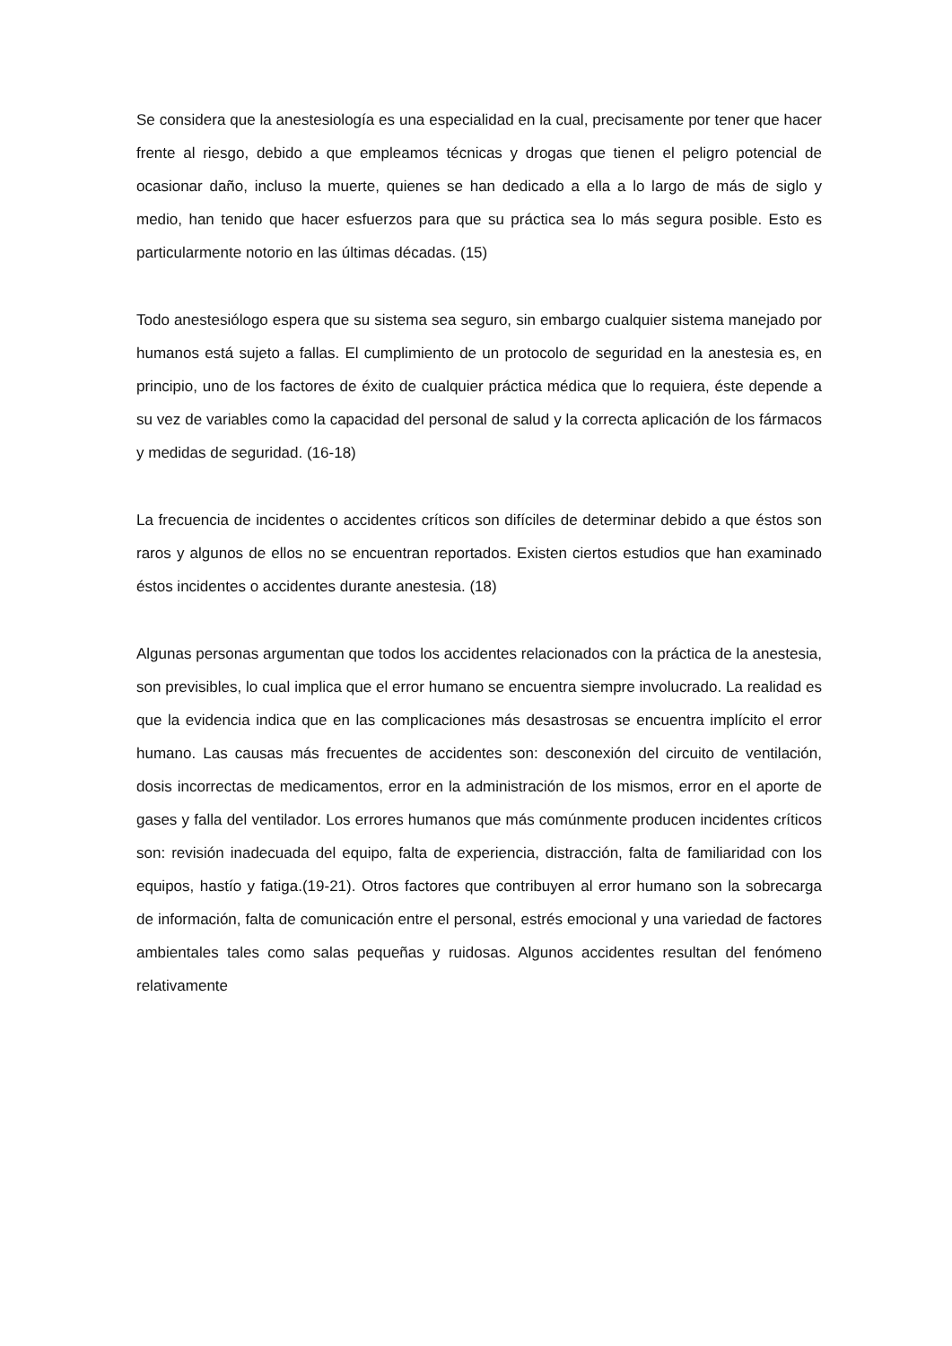Se considera que la anestesiología es una especialidad en la cual, precisamente por tener que hacer frente al riesgo, debido a que empleamos técnicas y drogas que tienen el peligro potencial de ocasionar daño, incluso la muerte, quienes se han dedicado a ella a lo largo de más de siglo y medio, han tenido que hacer esfuerzos para que su práctica sea lo más segura posible. Esto es particularmente notorio en las últimas décadas. (15)
Todo anestesiólogo espera que su sistema sea seguro, sin embargo cualquier sistema manejado por humanos está sujeto a fallas. El cumplimiento de un protocolo de seguridad en la anestesia es, en principio, uno de los factores de éxito de cualquier práctica médica que lo requiera, éste depende a su vez de variables como la capacidad del personal de salud y la correcta aplicación de los fármacos y medidas de seguridad. (16-18)
La frecuencia de incidentes o accidentes críticos son difíciles de determinar debido a que éstos son raros y algunos de ellos no se encuentran reportados. Existen ciertos estudios que han examinado éstos incidentes o accidentes durante anestesia. (18)
Algunas personas argumentan que todos los accidentes relacionados con la práctica de la anestesia, son previsibles, lo cual implica que el error humano se encuentra siempre involucrado. La realidad es que la evidencia indica que en las complicaciones más desastrosas se encuentra implícito el error humano. Las causas más frecuentes de accidentes son: desconexión del circuito de ventilación, dosis incorrectas de medicamentos, error en la administración de los mismos, error en el aporte de gases y falla del ventilador. Los errores humanos que más comúnmente producen incidentes críticos son: revisión inadecuada del equipo, falta de experiencia, distracción, falta de familiaridad con los equipos, hastío y fatiga.(19-21). Otros factores que contribuyen al error humano son la sobrecarga de información, falta de comunicación entre el personal, estrés emocional y una variedad de factores ambientales tales como salas pequeñas y ruidosas. Algunos accidentes resultan del fenómeno relativamente